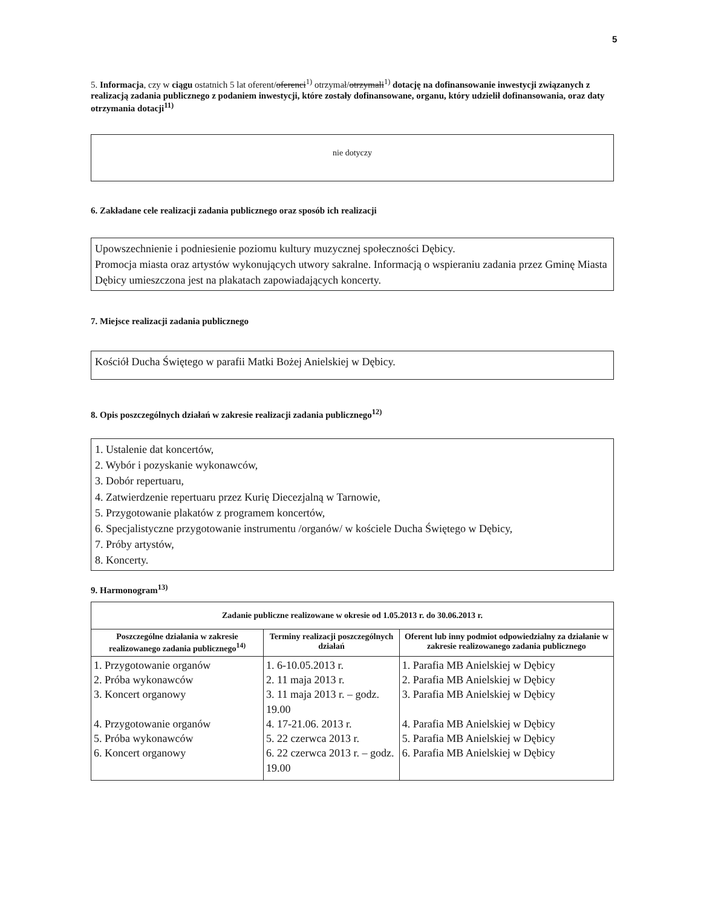5
5. Informacja, czy w ciągu ostatnich 5 lat oferent/oferenci<sup>1)</sup> otrzymał/otrzymali<sup>1)</sup> dotację na dofinansowanie inwestycji związanych z realizacją zadania publicznego z podaniem inwestycji, które zostały dofinansowane, organu, który udzielił dofinansowania, oraz daty otrzymania dotacji<sup>11)</sup>
nie dotyczy
6. Zakładane cele realizacji zadania publicznego oraz sposób ich realizacji
Upowszechnienie i podniesienie poziomu kultury muzycznej społeczności Dębicy.
Promocja miasta oraz artystów wykonujących utwory sakralne. Informacją o wspieraniu zadania przez Gminę Miasta Dębicy umieszczona jest na plakatach zapowiadających koncerty.
7. Miejsce realizacji zadania publicznego
Kościół Ducha Świętego w parafii Matki Bożej Anielskiej w Dębicy.
8. Opis poszczególnych działań w zakresie realizacji zadania publicznego<sup>12)</sup>
1. Ustalenie dat koncertów,
2. Wybór i pozyskanie wykonawców,
3. Dobór repertuaru,
4. Zatwierdzenie repertuaru przez Kurię Diecezjalną w Tarnowie,
5. Przygotowanie plakatów z programem koncertów,
6. Specjalistyczne przygotowanie instrumentu /organów/ w kościele Ducha Świętego w Dębicy,
7. Próby artystów,
8. Koncerty.
9. Harmonogram<sup>13)</sup>
| Zadanie publiczne realizowane w okresie od 1.05.2013 r. do 30.06.2013 r. | | |
| --- | --- | --- |
| Poszczególne działania w zakresie realizowanego zadania publicznego<sup>14)</sup> | Terminy realizacji poszczególnych działań | Oferent lub inny podmiot odpowiedzialny za działanie w zakresie realizowanego zadania publicznego |
| 1. Przygotowanie organów 2. Próba wykonawców 3. Koncert organowy 4. Przygotowanie organów 5. Próba wykonawców 6. Koncert organowy | 1. 6-10.05.2013 r. 2. 11 maja 2013 r. 3. 11 maja 2013 r. – godz. 19.00 4. 17-21.06. 2013 r. 5. 22 czerwca 2013 r. 6. 22 czerwca 2013 r. – godz. 19.00 | 1. Parafia MB Anielskiej w Dębicy 2. Parafia MB Anielskiej w Dębicy 3. Parafia MB Anielskiej w Dębicy 4. Parafia MB Anielskiej w Dębicy 5. Parafia MB Anielskiej w Dębicy 6. Parafia MB Anielskiej w Dębicy |